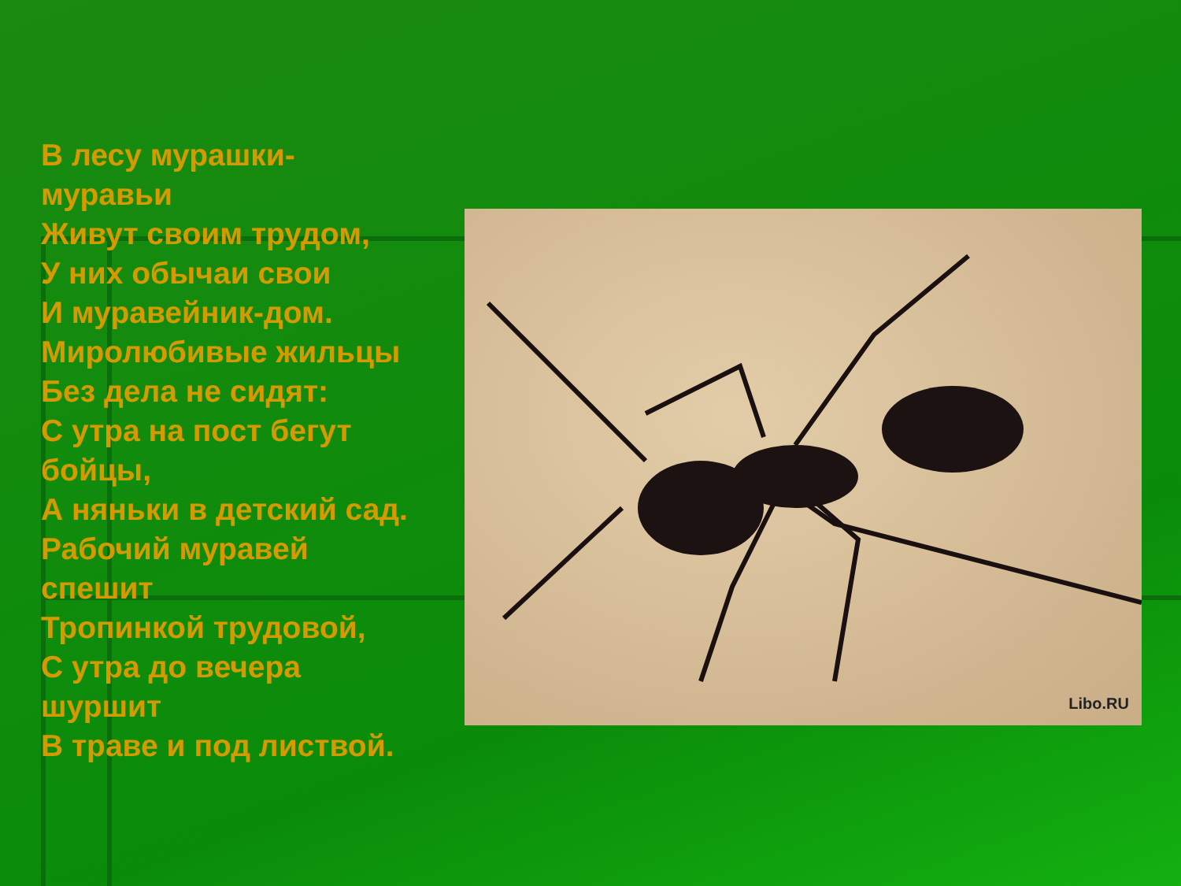В лесу мурашки-
муравьи
Живут своим трудом,
У них обычаи свои
И муравейник-дом.
Миролюбивые жильцы
Без дела не сидят:
С утра на пост бегут
бойцы,
А няньки в детский сад.
Рабочий муравей
спешит
Тропинкой трудовой,
С утра до вечера
шуршит
В траве и под листвой.
Libo.RU